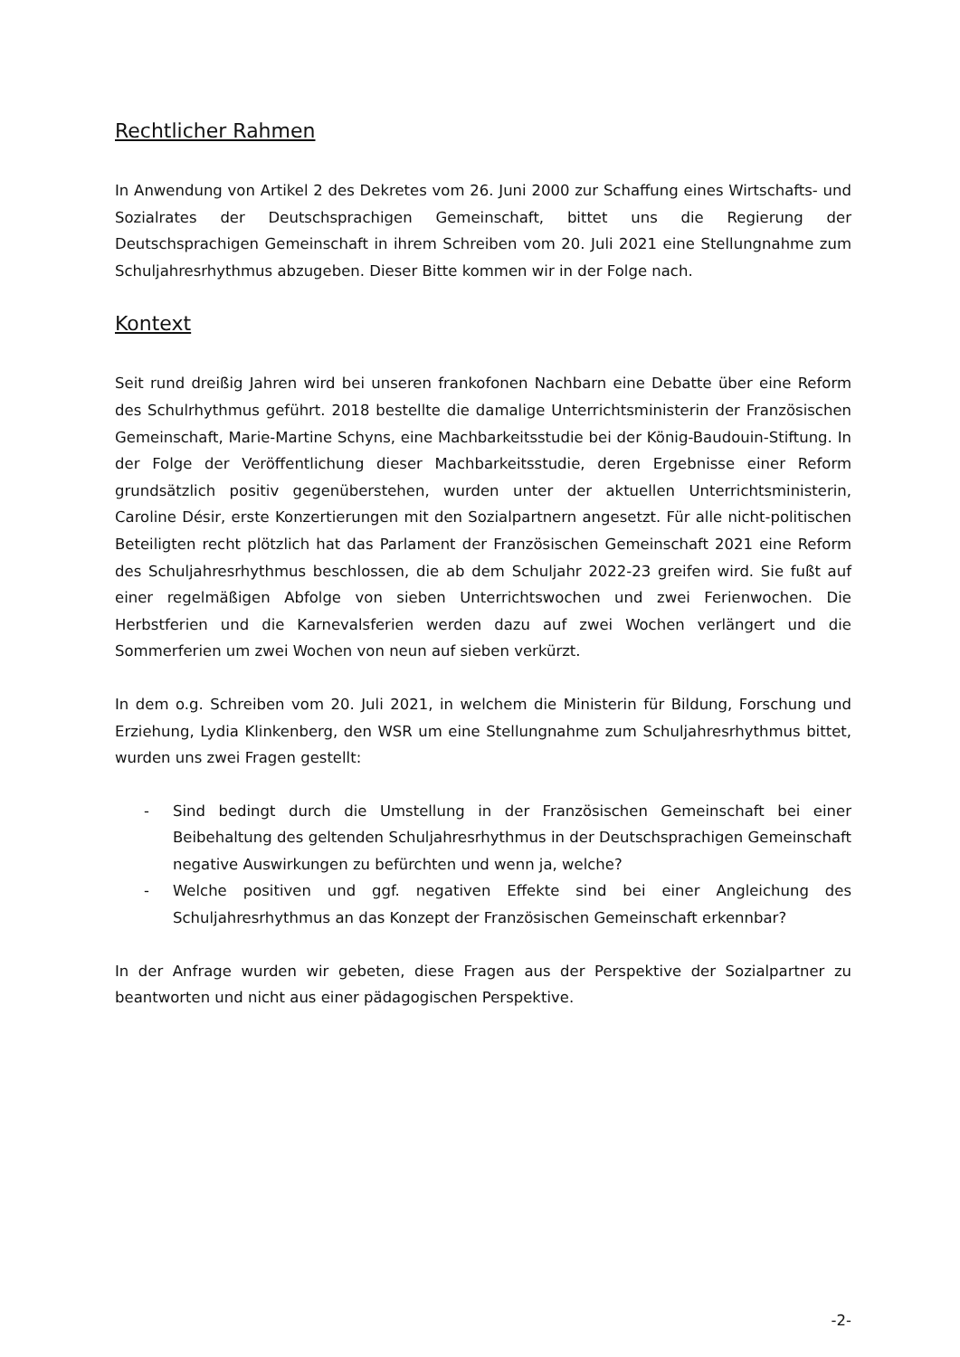Rechtlicher Rahmen
In Anwendung von Artikel 2 des Dekretes vom 26. Juni 2000 zur Schaffung eines Wirtschafts- und Sozialrates der Deutschsprachigen Gemeinschaft, bittet uns die Regierung der Deutschsprachigen Gemeinschaft in ihrem Schreiben vom 20. Juli 2021 eine Stellungnahme zum Schuljahresrhythmus abzugeben. Dieser Bitte kommen wir in der Folge nach.
Kontext
Seit rund dreißig Jahren wird bei unseren frankofonen Nachbarn eine Debatte über eine Reform des Schulrhythmus geführt. 2018 bestellte die damalige Unterrichtsministerin der Französischen Gemeinschaft, Marie-Martine Schyns, eine Machbarkeitsstudie bei der König-Baudouin-Stiftung. In der Folge der Veröffentlichung dieser Machbarkeitsstudie, deren Ergebnisse einer Reform grundsätzlich positiv gegenüberstehen, wurden unter der aktuellen Unterrichtsministerin, Caroline Désir, erste Konzertierungen mit den Sozialpartnern angesetzt. Für alle nicht-politischen Beteiligten recht plötzlich hat das Parlament der Französischen Gemeinschaft 2021 eine Reform des Schuljahresrhythmus beschlossen, die ab dem Schuljahr 2022-23 greifen wird. Sie fußt auf einer regelmäßigen Abfolge von sieben Unterrichtswochen und zwei Ferienwochen. Die Herbstferien und die Karnevalsferien werden dazu auf zwei Wochen verlängert und die Sommerferien um zwei Wochen von neun auf sieben verkürzt.
In dem o.g. Schreiben vom 20. Juli 2021, in welchem die Ministerin für Bildung, Forschung und Erziehung, Lydia Klinkenberg, den WSR um eine Stellungnahme zum Schuljahresrhythmus bittet, wurden uns zwei Fragen gestellt:
- Sind bedingt durch die Umstellung in der Französischen Gemeinschaft bei einer Beibehaltung des geltenden Schuljahresrhythmus in der Deutschsprachigen Gemeinschaft negative Auswirkungen zu befürchten und wenn ja, welche?
- Welche positiven und ggf. negativen Effekte sind bei einer Angleichung des Schuljahresrhythmus an das Konzept der Französischen Gemeinschaft erkennbar?
In der Anfrage wurden wir gebeten, diese Fragen aus der Perspektive der Sozialpartner zu beantworten und nicht aus einer pädagogischen Perspektive.
-2-